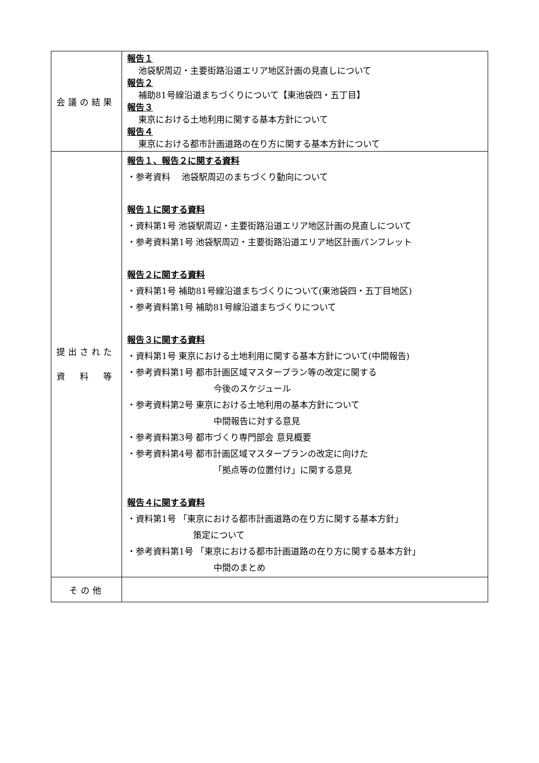| 会議の結果 | 報告１ 池袋駅周辺・主要街路沿道エリア地区計画の見直しについて 報告２ 補助81号線沿道まちづくりについて【東池袋四・五丁目】 報告３ 東京における土地利用に関する基本方針について 報告４ 東京における都市計画道路の在り方に関する基本方針について |
| 提出された 資 料 等 | 報告１、報告２に関する資料 ・参考資料 池袋駅周辺のまちづくり動向について 報告１に関する資料 ・資料第1号 池袋駅周辺・主要街路沿道エリア地区計画の見直しについて ・参考資料第1号 池袋駅周辺・主要街路沿道エリア地区計画パンフレット 報告２に関する資料 ・資料第1号 補助81号線沿道まちづくりについて(東池袋四・五丁目地区) ・参考資料第1号 補助81号線沿道まちづくりについて 報告３に関する資料 ・資料第1号 東京における土地利用に関する基本方針について(中間報告) ・参考資料第1号 都市計画区域マスタープラン等の改定に関する 今後のスケジュール ・参考資料第2号 東京における土地利用の基本方針について 中間報告に対する意見 ・参考資料第3号 都市づくり専門部会 意見概要 ・参考資料第4号 都市計画区域マスタープランの改定に向けた 「拠点等の位置付け」に関する意見 報告４に関する資料 ・資料第1号 「東京における都市計画道路の在り方に関する基本方針」 策定について ・参考資料第1号 「東京における都市計画道路の在り方に関する基本方針」 中間のまとめ |
| その他 | |